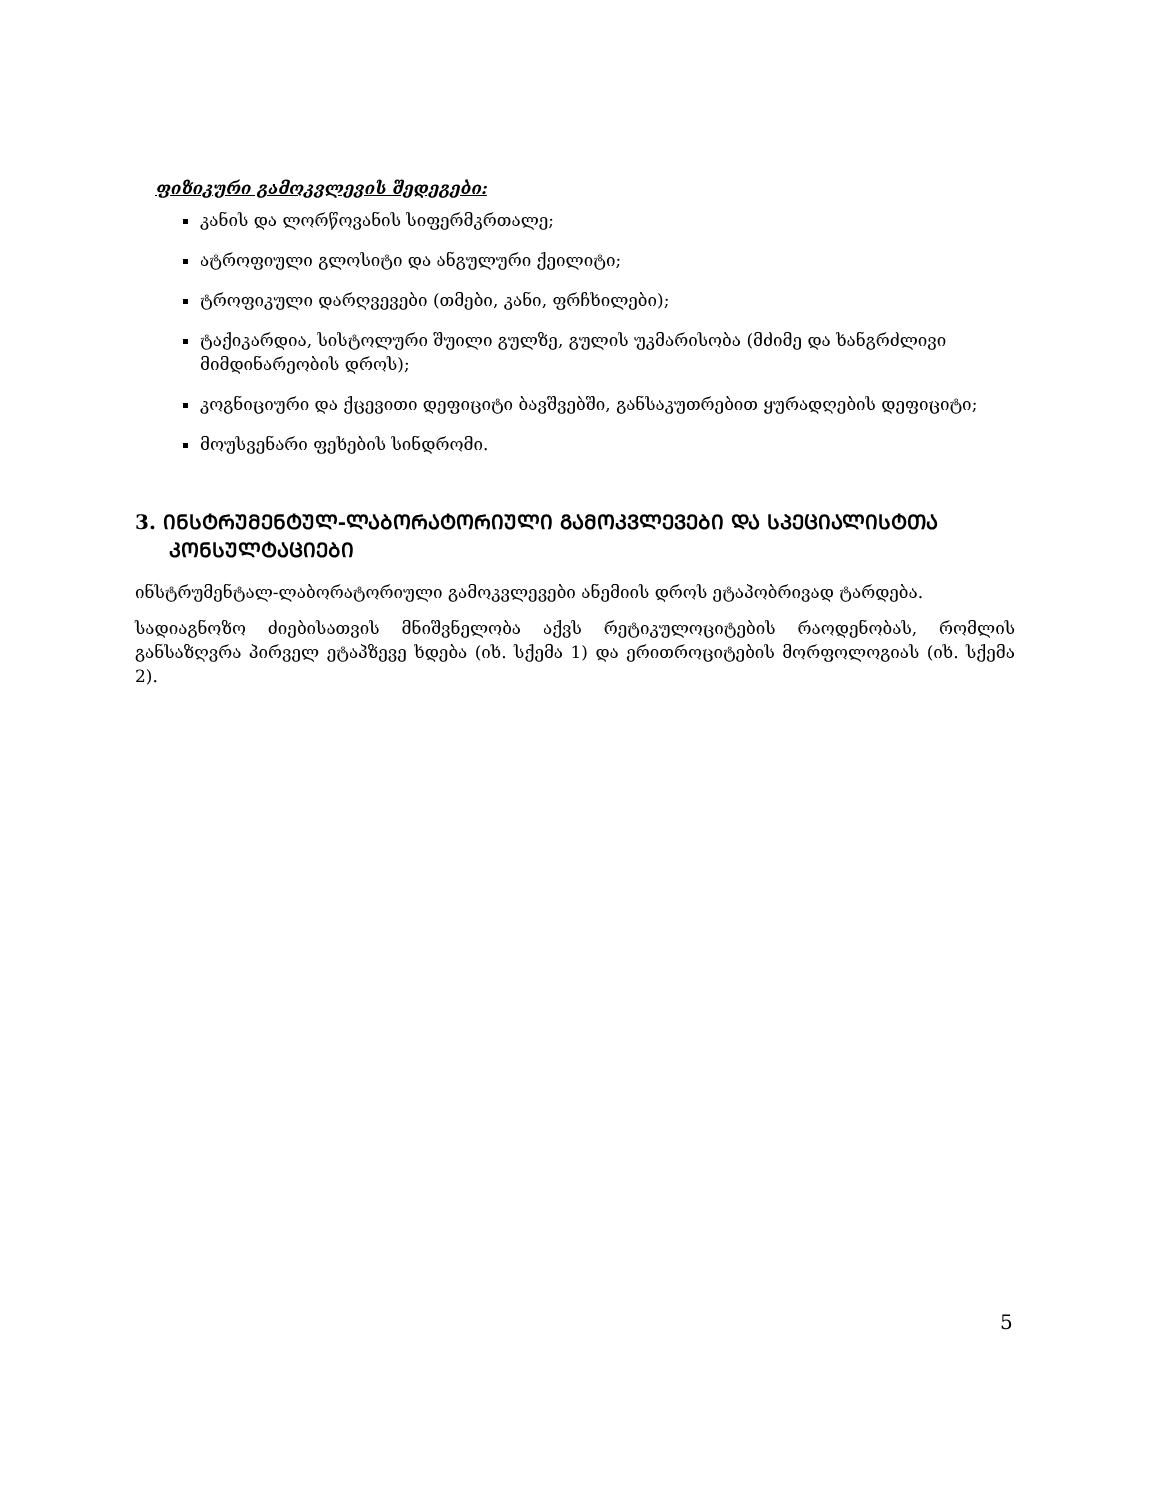ფიზიკური გამოკვლევის შედეგები:
კანის და ლორწოვანის სიფერმკრთალე;
ატროფიული გლოსიტი და ანგულური ქეილიტი;
ტროფიკული დარღვევები (თმები, კანი, ფრჩხილები);
ტაქიკარდია, სისტოლური შუილი გულზე, გულის უკმარისობა (მძიმე და ხანგრძლივი მიმდინარეობის დროს);
კოგნიციური და ქცევითი დეფიციტი ბავშვებში, განსაკუთრებით ყურადღების დეფიციტი;
მოუსვენარი ფეხების სინდრომი.
3. ᲘᲜᲡᲢᲠᲣᲛᲔᲜᲢᲣᲚ-ᲚᲐᲑᲝᲠᲐᲢᲝᲠᲘᲣᲚᲘ ᲒᲐᲛᲝᲙᲕᲚᲔᲕᲔᲑᲘ ᲓᲐ ᲡᲞᲔᲪᲘᲐᲚᲘᲡᲢᲗᲐ ᲙᲝᲜᲡᲣᲚᲢᲐᲪᲘᲔᲑᲘ
ინსტრუმენტალ-ლაბორატორიული გამოკვლევები ანემიის დროს ეტაპობრივად ტარდება.
სადიაგნოზო ძიებისათვის მნიშვნელობა აქვს რეტიკულოციტების რაოდენობას, რომლის განსაზღვრა პირველ ეტაპზევე ხდება (იხ. სქემა 1) და ერითროციტების მორფოლოგიას (იხ. სქემა 2).
5